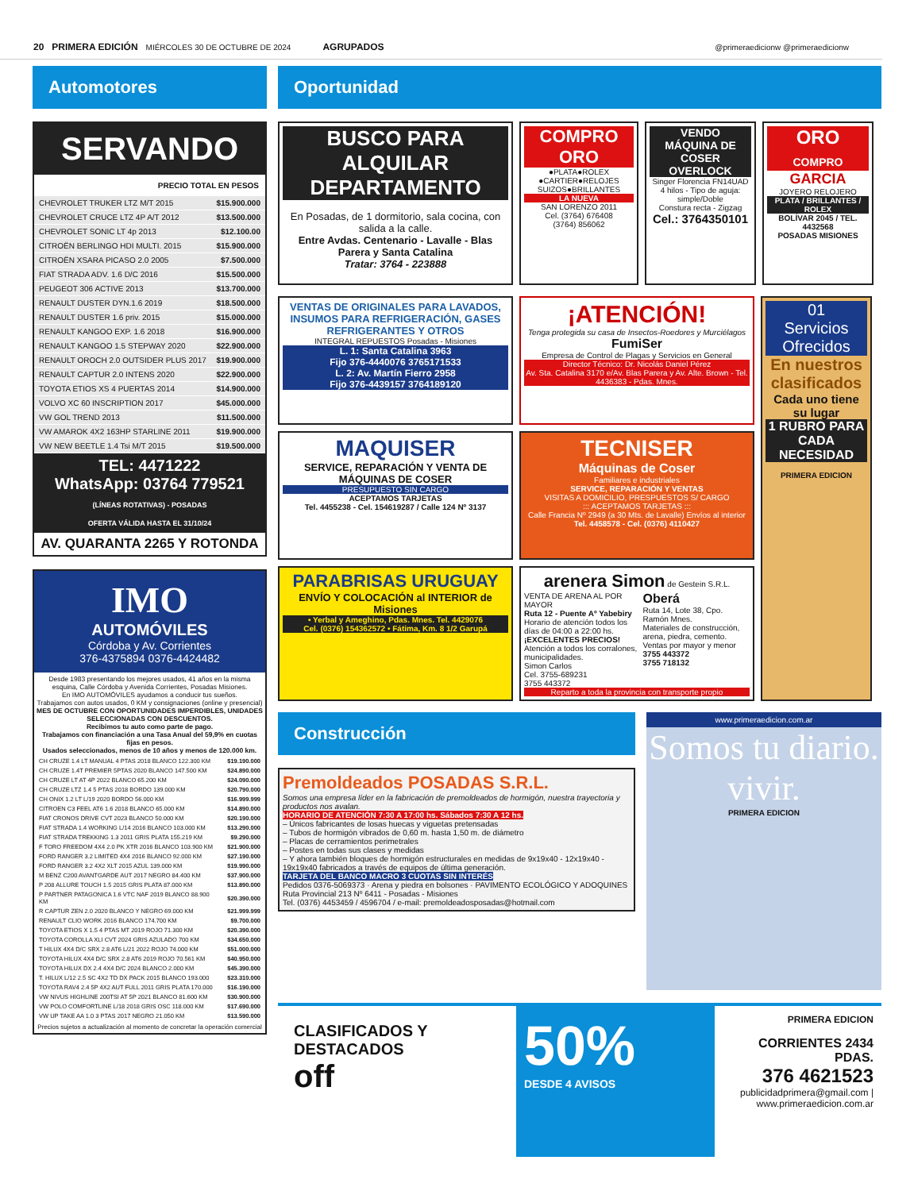20 PRIMERA EDICIÓN MIÉRCOLES 30 DE OCTUBRE DE 2024 AGRUPADOS @primeraedicionw @primeraedicionw
Automotores
SERVANDO
PRECIO TOTAL EN PESOS
| CHEVROLET TRUKER LTZ M/T 2015 | $15.900.000 |
| CHEVROLET CRUCE LTZ 4P A/T 2012 | $13.500.000 |
| CHEVROLET SONIC LT 4p 2013 | $12.100.00 |
| CITROËN BERLINGO HDI MULTI. 2015 | $15.900.000 |
| CITROËN XSARA PICASO 2.0 2005 | $7.500.000 |
| FIAT STRADA ADV. 1.6 D/C 2016 | $15.500.000 |
| PEUGEOT 306 ACTIVE 2013 | $13.700.000 |
| RENAULT DUSTER DYN.1.6 2019 | $18.500.000 |
| RENAULT DUSTER 1.6 priv. 2015 | $15.000.000 |
| RENAULT KANGOO EXP. 1.6 2018 | $16.900.000 |
| RENAULT KANGOO 1.5 STEPWAY 2020 | $22.900.000 |
| RENAULT OROCH 2.0 OUTSIDER PLUS 2017 | $19.900.000 |
| RENAULT CAPTUR 2.0 INTENS 2020 | $22.900.000 |
| TOYOTA ETIOS XS 4 PUERTAS 2014 | $14.900.000 |
| VOLVO XC 60 INSCRIPTION 2017 | $45.000.000 |
| VW GOL TREND 2013 | $11.500.000 |
| VW AMAROK 4X2 163HP STARLINE 2011 | $19.900.000 |
| VW NEW BEETLE 1.4 Tsi M/T 2015 | $19.500.000 |
TEL: 4471222
WhatsApp: 03764 779521
(LÍNEAS ROTATIVAS) - POSADAS
OFERTA VÁLIDA HASTA EL 31/10/24
AV. QUARANTA 2265 Y ROTONDA
IMO
AUTOMÓVILES
Córdoba y Av. Corrientes
376-4375894 0376-4424482
Desde 1983 presentando los mejores usados, 41 años en la misma esquina, Calle Córdoba y Avenida Corrientes, Posadas Misiones.
En IMO AUTOMÓVILES ayudamos a conducir tus sueños.
Trabajamos con autos usados, 0 KM y consignaciones (online y presencial)
MES DE OCTUBRE CON OPORTUNIDADES IMPERDIBLES, UNIDADES SELECCIONADAS CON DESCUENTOS.
Recibimos tu auto como parte de pago.
Trabajamos con financiación a una Tasa Anual del 59,9% en cuotas fijas en pesos.
Usados seleccionados, menos de 10 años y menos de 120.000 km.
| CH CRUZE 1.4 LT MANUAL 4 PTAS 2018 BLANCO 122.300 KM | $19.190.000 |
| CH CRUZE 1.4T PREMIER 5PTAS 2020 BLANCO 147.500 KM | $24.890.000 |
| CH CRUZE LT AT 4P 2022 BLANCO 65.200 KM | $24.090.000 |
| CH CRUZE LTZ 1.4 5 PTAS 2018 BORDO 139.000 KM | $20.790.000 |
| CH ONIX 1.2 LT L/19 2020 BORDO 56.000 KM | $16.999.999 |
| CITROEN C3 FEEL AT6 1.6 2018 BLANCO 65.000 KM | $14.890.000 |
| FIAT CRONOS DRIVE CVT 2023 BLANCO 50.000 KM | $20.190.000 |
| FIAT STRADA 1.4 WORKING L/14 2016 BLANCO 103.000 KM | $13.290.000 |
| FIAT STRADA TREKKING 1.3 2011 GRIS PLATA 155.219 KM | $9.290.000 |
| F TORO FREEDOM 4X4 2.0 PK XTR 2016 BLANCO 103.900 KM | $21.900.000 |
| FORD RANGER 3.2 LIMITED 4X4 2016 BLANCO 92.000 KM | $27.190.000 |
| FORD RANGER 3.2 4X2 XLT 2015 AZUL 139.000 KM | $19.990.000 |
| M BENZ C200 AVANTGARDE AUT 2017 NEGRO 84.400 KM | $37.900.000 |
| P 208 ALLURE TOUCH 1.5 2015 GRIS PLATA 87.000 KM | $13.890.000 |
| P PARTNER PATAGONICA 1.6 VTC NAF 2019 BLANCO 88.900 KM | $20.390.000 |
| R CAPTUR ZEN 2.0 2020 BLANCO Y NEGRO 69.000 KM | $21.999.999 |
| RENAULT CLIO WORK 2016 BLANCO 174.700 KM | $9.700.000 |
| TOYOTA ETIOS X 1.5 4 PTAS MT 2019 ROJO 71.300 KM | $20.390.000 |
| TOYOTA COROLLA XLI CVT 2024 GRIS AZULADO 700 KM | $34.650.000 |
| T HILUX 4X4 D/C SRX 2.8 AT6 L/21 2022 ROJO 74.000 KM | $51.000.000 |
| TOYOTA HILUX 4X4 D/C SRX 2.8 AT6 2019 ROJO 70.561 KM | $40.950.000 |
| TOYOTA HILUX DX 2.4 4X4 D/C 2024 BLANCO 2.000 KM | $45.390.000 |
| T. HILUX L/12 2.5 SC 4X2 TD DX PACK 2015 BLANCO 193.000 | $23.310.000 |
| TOYOTA RAV4 2.4 5P 4X2 AUT FULL 2011 GRIS PLATA 170.000 | $16.190.000 |
| VW NIVUS HIGHLINE 200TSI AT 5P 2021 BLANCO 81.600 KM | $30.900.000 |
| VW POLO COMFORTLINE L/18 2018 GRIS OSC 118.000 KM | $17.690.000 |
| VW UP TAKE AA 1.0 3 PTAS 2017 NEGRO 21.050 KM | $13.590.000 |
Precios sujetos a actualización al momento de concretar la operación comercial
Oportunidad
BUSCO PARA ALQUILAR DEPARTAMENTO
En Posadas, de 1 dormitorio, sala cocina, con salida a la calle.
Entre Avdas. Centenario - Lavalle - Blas Parera y Santa Catalina
Tratar: 3764 - 223888
COMPRO ORO
●PLATA●ROLEX ●CARTIER●RELOJES SUIZOS●BRILLANTES
LA NUEVA
SAN LORENZO 2011
Cel. (3764) 676408
(3764) 856062
VENDO
MÁQUINA DE COSER OVERLOCK
Singer Florencia FN14UAD
4 hilos - Tipo de aguja: simple/Doble
Constura recta - Zigzag
Cel.: 3764350101
ORO
COMPRO
GARCIA
JOYERO RELOJERO
PLATA / BRILLANTES / ROLEX
BOLÍVAR 2045 / TEL. 4432568
POSADAS MISIONES
VENTAS DE ORIGINALES PARA LAVADOS, INSUMOS PARA REFRIGERACIÓN, GASES REFRIGERANTES Y OTROS
INTEGRAL REPUESTOS Posadas - Misiones
L. 1: Santa Catalina 3963
Fijo 376-4440076 3765171533
L. 2: Av. Martín Fierro 2958
Fijo 376-4439157 3764189120
¡ATENCIÓN!
Tenga protegida su casa de Insectos-Roedores y Murciélagos
FumiSer
Empresa de Control de Plagas y Servicios en General
Director Técnico: Dr. Nicolás Daniel Pérez
Av. Sta. Catalina 3170 e/Av. Blas Parera y Av. Alte. Brown - Tel. 4436383 - Pdas. Mnes.
01
Servicios Ofrecidos
En nuestros clasificados
Cada uno tiene su lugar
1 RUBRO PARA CADA NECESIDAD
PRIMERA EDICION
MAQUISER
SERVICE, REPARACIÓN Y VENTA DE MÁQUINAS DE COSER
PRESUPUESTO SIN CARGO
ACEPTAMOS TARJETAS
Tel. 4455238 - Cel. 154619287 / Calle 124 Nº 3137
TECNISER
Máquinas de Coser
Familiares e industriales
SERVICE, REPARACIÓN Y VENTAS
VISITAS A DOMICILIO, PRESPUESTOS S/ CARGO
::: ACEPTAMOS TARJETAS :::
Calle Francia Nº 2949 (a 30 Mts. de Lavalle) Envíos al interior
Tel. 4458578 - Cel. (0376) 4110427
PARABRISAS URUGUAY
ENVÍO Y COLOCACIÓN al INTERIOR de Misiones
• Yerbal y Ameghino, Pdas. Mnes. Tel. 4429076
Cel. (0376) 154362572 • Fátima, Km. 8 1/2 Garupá
arenera Simon de Gestein S.R.L.
VENTA DE ARENA AL POR MAYOR
Ruta 12 - Puente Aº Yabebiry
Horario de atención todos los días de 04:00 a 22:00 hs.
¡EXCELENTES PRECIOS!
Atención a todos los corralones, municipalidades.
Simon Carlos
Cel. 3755-689231
3755 443372
Oberá
Ruta 14, Lote 38, Cpo. Ramón Mnes.
Materiales de construcción, arena, piedra, cemento.
Ventas por mayor y menor
3755 443372
3755 718132
Reparto a toda la provincia con transporte propio
Construcción
Premoldeados POSADAS S.R.L.
Somos una empresa líder en la fabricación de premoldeados de hormigón, nuestra trayectoria y productos nos avalan.
HORARIO DE ATENCIÓN 7:30 A 17:00 hs. Sábados 7:30 A 12 hs.
– Únicos fabricantes de losas huecas y viguetas pretensadas
– Tubos de hormigón vibrados de 0,60 m. hasta 1,50 m. de diámetro
– Placas de cerramientos perimetrales
– Postes en todas sus clases y medidas
– Y ahora también bloques de hormigón estructurales en medidas de 9x19x40 - 12x19x40 - 19x19x40 fabricados a través de equipos de última generación.
TARJETA DEL BANCO MACRO 3 CUOTAS SIN INTERÉS
Pedidos 0376-5069373 · Arena y piedra en bolsones · PAVIMENTO ECOLÓGICO Y ADOQUINES
Ruta Provincial 213 Nº 6411 - Posadas - Misiones
Tel. (0376) 4453459 / 4596704 / e-mail: premoldeadosposadas@hotmail.com
www.primeraedicion.com.ar
Somos tu diario. vivir.
PRIMERA EDICION
CLASIFICADOS Y DESTACADOS
off
50%
DESDE 4 AVISOS
PRIMERA EDICION
CORRIENTES 2434 PDAS.
376 4621523
publicidadprimera@gmail.com | www.primeraedicion.com.ar